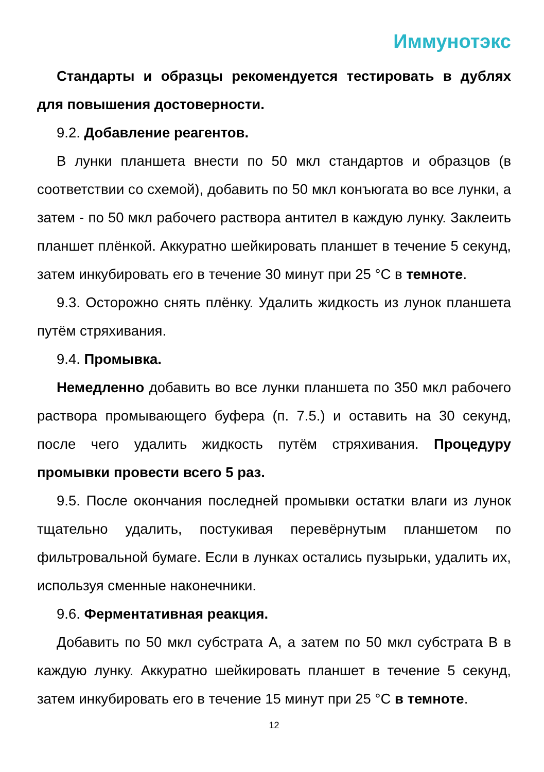Иммунотэкс
Стандарты и образцы рекомендуется тестировать в дублях для повышения достоверности.
9.2. Добавление реагентов.
В лунки планшета внести по 50 мкл стандартов и образцов (в соответствии со схемой), добавить по 50 мкл конъюгата во все лунки, а затем - по 50 мкл рабочего раствора антител в каждую лунку. Заклеить планшет плёнкой. Аккуратно шейкировать планшет в течение 5 секунд, затем инкубировать его в течение 30 минут при 25 °С в темноте.
9.3. Осторожно снять плёнку. Удалить жидкость из лунок планшета путём стряхивания.
9.4. Промывка.
Немедленно добавить во все лунки планшета по 350 мкл рабочего раствора промывающего буфера (п. 7.5.) и оставить на 30 секунд, после чего удалить жидкость путём стряхивания. Процедуру промывки провести всего 5 раз.
9.5. После окончания последней промывки остатки влаги из лунок тщательно удалить, постукивая перевёрнутым планшетом по фильтровальной бумаге. Если в лунках остались пузырьки, удалить их, используя сменные наконечники.
9.6. Ферментативная реакция.
Добавить по 50 мкл субстрата А, а затем по 50 мкл субстрата В в каждую лунку. Аккуратно шейкировать планшет в течение 5 секунд, затем инкубировать его в течение 15 минут при 25 °С в темноте.
12